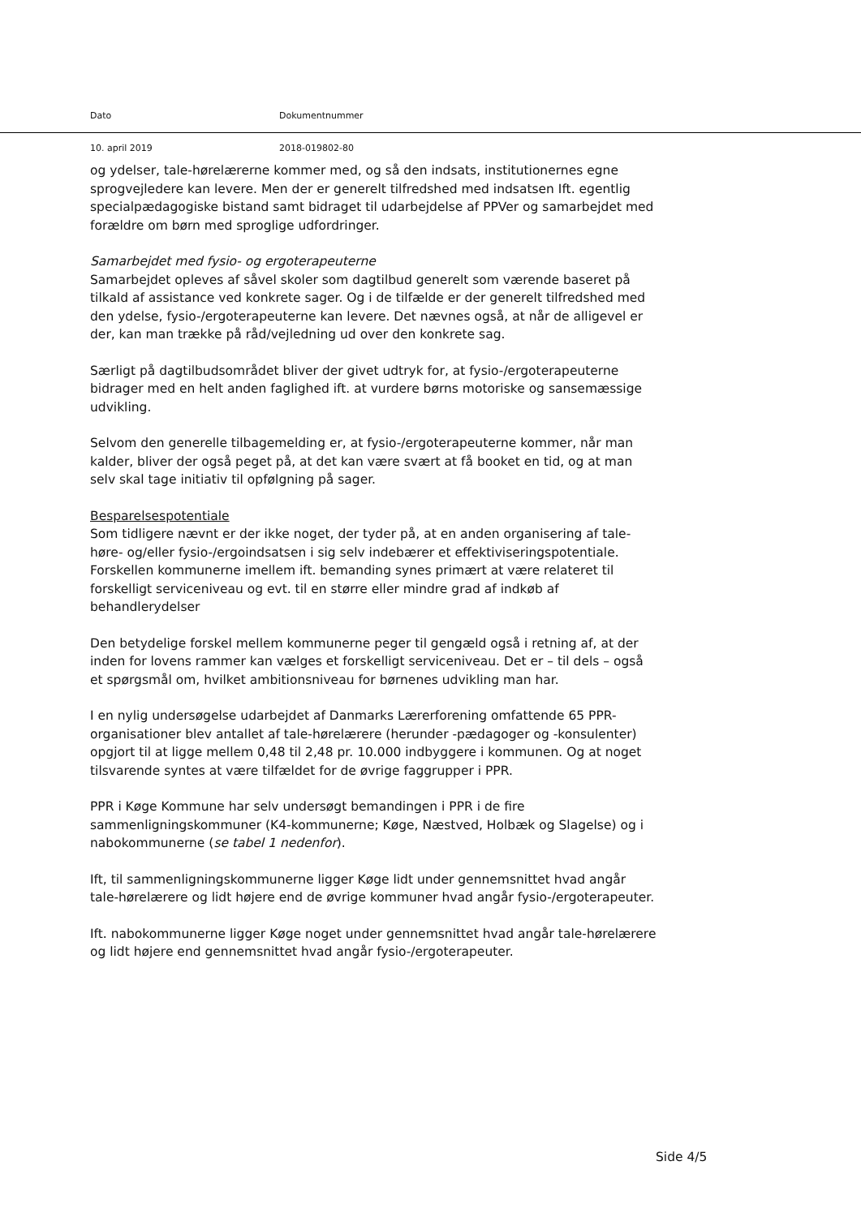Dato Dokumentnummer
10. april 2019 2018-019802-80
og ydelser, tale-hørelærerne kommer med, og så den indsats, institutionernes egne sprogvejledere kan levere. Men der er generelt tilfredshed med indsatsen Ift. egentlig specialpædagogiske bistand samt bidraget til udarbejdelse af PPVer og samarbejdet med forældre om børn med sproglige udfordringer.
Samarbejdet med fysio- og ergoterapeuterne
Samarbejdet opleves af såvel skoler som dagtilbud generelt som værende baseret på tilkald af assistance ved konkrete sager. Og i de tilfælde er der generelt tilfredshed med den ydelse, fysio-/ergoterapeuterne kan levere. Det nævnes også, at når de alligevel er der, kan man trække på råd/vejledning ud over den konkrete sag.
Særligt på dagtilbudsområdet bliver der givet udtryk for, at fysio-/ergoterapeuterne bidrager med en helt anden faglighed ift. at vurdere børns motoriske og sansemæssige udvikling.
Selvom den generelle tilbagemelding er, at fysio-/ergoterapeuterne kommer, når man kalder, bliver der også peget på, at det kan være svært at få booket en tid, og at man selv skal tage initiativ til opfølgning på sager.
Besparelsespotentiale
Som tidligere nævnt er der ikke noget, der tyder på, at en anden organisering af tale-høre- og/eller fysio-/ergoindsatsen i sig selv indebærer et effektiviseringspotentiale. Forskellen kommunerne imellem ift. bemanding synes primært at være relateret til forskelligt serviceniveau og evt. til en større eller mindre grad af indkøb af behandlerydelser
Den betydelige forskel mellem kommunerne peger til gengæld også i retning af, at der inden for lovens rammer kan vælges et forskelligt serviceniveau. Det er – til dels – også et spørgsmål om, hvilket ambitionsniveau for børnenes udvikling man har.
I en nylig undersøgelse udarbejdet af Danmarks Lærerforening omfattende 65 PPR-organisationer blev antallet af tale-hørelærere (herunder -pædagoger og -konsulenter) opgjort til at ligge mellem 0,48 til 2,48 pr. 10.000 indbyggere i kommunen. Og at noget tilsvarende syntes at være tilfældet for de øvrige faggrupper i PPR.
PPR i Køge Kommune har selv undersøgt bemandingen i PPR i de fire sammenligningskommuner (K4-kommunerne; Køge, Næstved, Holbæk og Slagelse) og i nabokommunerne (se tabel 1 nedenfor).
Ift, til sammenligningskommunerne ligger Køge lidt under gennemsnittet hvad angår tale-hørelærere og lidt højere end de øvrige kommuner hvad angår fysio-/ergoterapeuter.
Ift. nabokommunerne ligger Køge noget under gennemsnittet hvad angår tale-hørelærere og lidt højere end gennemsnittet hvad angår fysio-/ergoterapeuter.
Side 4/5